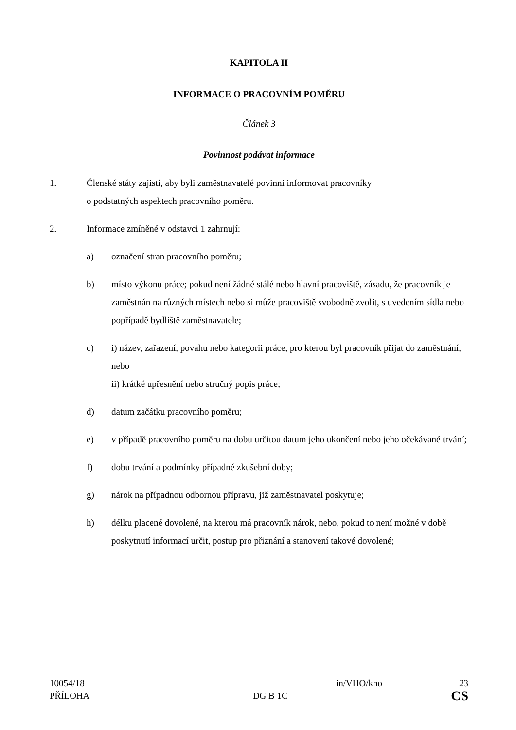KAPITOLA II
INFORMACE O PRACOVNÍM POMĚRU
Článek 3
Povinnost podávat informace
1. Členské státy zajistí, aby byli zaměstnavatelé povinni informovat pracovníky
o podstatných aspektech pracovního poměru.
2. Informace zmíněné v odstavci 1 zahrnují:
a) označení stran pracovního poměru;
b) místo výkonu práce; pokud není žádné stálé nebo hlavní pracoviště, zásadu, že pracovník je zaměstnán na různých místech nebo si může pracoviště svobodně zvolit, s uvedením sídla nebo popřípadě bydliště zaměstnavatele;
c) i) název, zařazení, povahu nebo kategorii práce, pro kterou byl pracovník přijat do zaměstnání, nebo
ii) krátké upřesnění nebo stručný popis práce;
d) datum začátku pracovního poměru;
e) v případě pracovního poměru na dobu určitou datum jeho ukončení nebo jeho očekávané trvání;
f) dobu trvání a podmínky případné zkušební doby;
g) nárok na případnou odbornou přípravu, již zaměstnavatel poskytuje;
h) délku placené dovolené, na kterou má pracovník nárok, nebo, pokud to není možné v době poskytnutí informací určit, postup pro přiznání a stanovení takové dovolené;
10054/18 in/VHO/kno 23
PŘÍLOHA DG B 1C CS